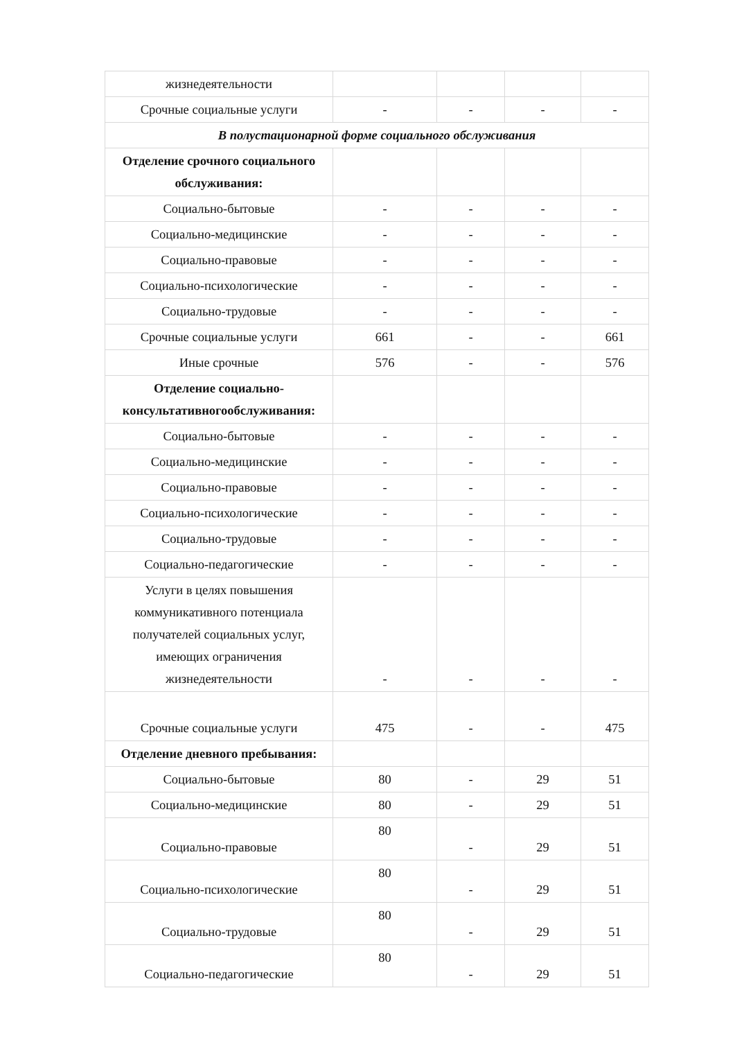| жизнедеятельности | | | | |
| Срочные социальные услуги | - | - | - | - |
| В полустационарной форме социального обслуживания | | | | |
| Отделение срочного социального обслуживания: | | | | |
| Социально-бытовые | - | - | - | - |
| Социально-медицинские | - | - | - | - |
| Социально-правовые | - | - | - | - |
| Социально-психологические | - | - | - | - |
| Социально-трудовые | - | - | - | - |
| Срочные социальные услуги | 661 | - | - | 661 |
| Иные срочные | 576 | - | - | 576 |
| Отделение социально-консультативногообслуживания: | | | | |
| Социально-бытовые | - | - | - | - |
| Социально-медицинские | - | - | - | - |
| Социально-правовые | - | - | - | - |
| Социально-психологические | - | - | - | - |
| Социально-трудовые | - | - | - | - |
| Социально-педагогические | - | - | - | - |
| Услуги в целях повышения коммуникативного потенциала получателей социальных услуг, имеющих ограничения жизнедеятельности | - | - | - | - |
| Срочные социальные услуги | 475 | - | - | 475 |
| Отделение дневного пребывания: | | | | |
| Социально-бытовые | 80 | - | 29 | 51 |
| Социально-медицинские | 80 | - | 29 | 51 |
| Социально-правовые | 80 | - | 29 | 51 |
| Социально-психологические | 80 | - | 29 | 51 |
| Социально-трудовые | 80 | - | 29 | 51 |
| Социально-педагогические | 80 | - | 29 | 51 |